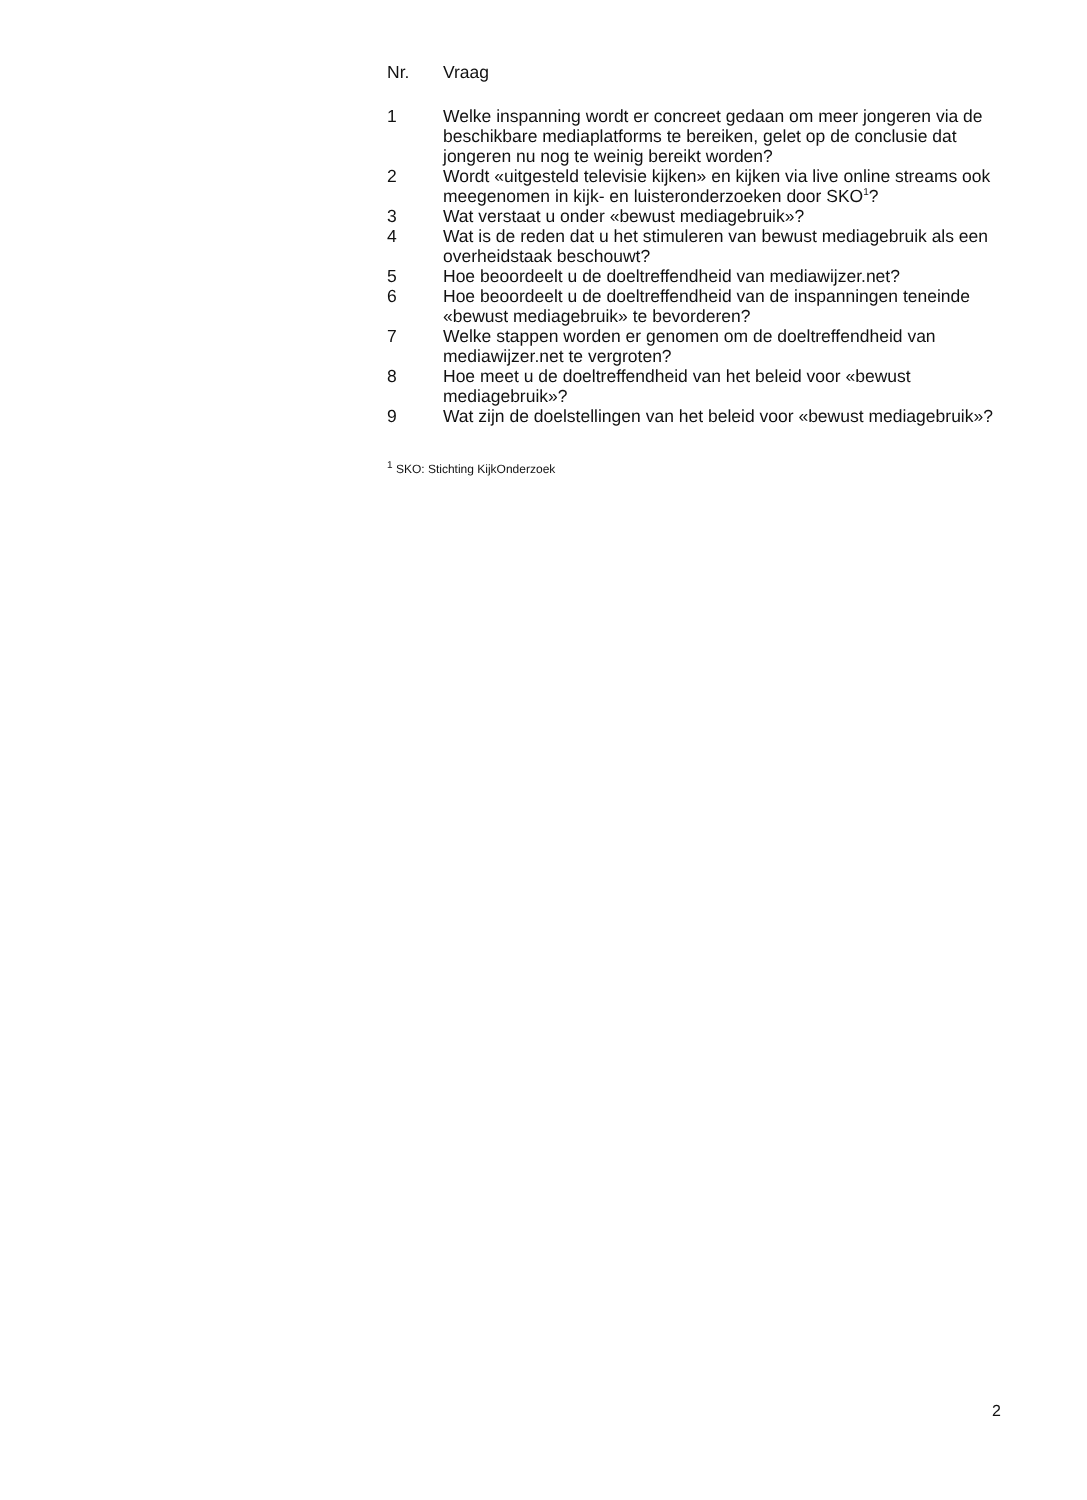| Nr. | Vraag |
| --- | --- |
| 1 | Welke inspanning wordt er concreet gedaan om meer jongeren via de beschikbare mediaplatforms te bereiken, gelet op de conclusie dat jongeren nu nog te weinig bereikt worden? |
| 2 | Wordt «uitgesteld televisie kijken» en kijken via live online streams ook meegenomen in kijk- en luisteronderzoeken door SKO<sup>1</sup>? |
| 3 | Wat verstaat u onder «bewust mediagebruik»? |
| 4 | Wat is de reden dat u het stimuleren van bewust mediagebruik als een overheidstaak beschouwt? |
| 5 | Hoe beoordeelt u de doeltreffendheid van mediawijzer.net? |
| 6 | Hoe beoordeelt u de doeltreffendheid van de inspanningen teneinde «bewust mediagebruik» te bevorderen? |
| 7 | Welke stappen worden er genomen om de doeltreffendheid van mediawijzer.net te vergroten? |
| 8 | Hoe meet u de doeltreffendheid van het beleid voor «bewust mediagebruik»? |
| 9 | Wat zijn de doelstellingen van het beleid voor «bewust mediagebruik»? |
<sup>1</sup> SKO: Stichting KijkOnderzoek
2